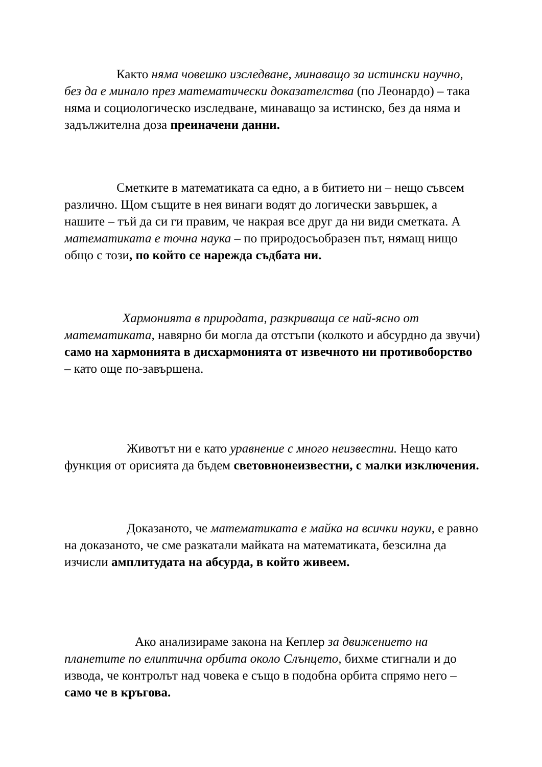Както няма човешко изследване, минаващо за истински научно, без да е минало през математически доказателства (по Леонардо) – така няма и социологическо изследване, минаващо за истинско, без да няма и задължителна доза преиначени данни.
Сметките в математиката са едно, а в битието ни – нещо съвсем различно. Щом същите в нея винаги водят до логически завършек, а нашите – тъй да си ги правим, че накрая все друг да ни види сметката. А математиката е точна наука – по природосъобразен път, нямащ нищо общо с този, по който се нарежда съдбата ни.
Хармонията в природата, разкриваща се най-ясно от математиката, навярно би могла да отстъпи (колкото и абсурдно да звучи) само на хармонията в дисхармонията от извечното ни противоборство – като още по-завършена.
Животът ни е като уравнение с много неизвестни. Нещо като функция от орисията да бъдем световнонеизвестни, с малки изключения.
Доказаното, че математиката е майка на всички науки, е равно на доказаното, че сме разкатали майката на математиката, безсилна да изчисли амплитудата на абсурда, в който живеем.
Ако анализираме закона на Кеплер за движението на планетите по елиптична орбита около Слънцето, бихме стигнали и до извода, че контролът над човека е също в подобна орбита спрямо него – само че в кръгова.